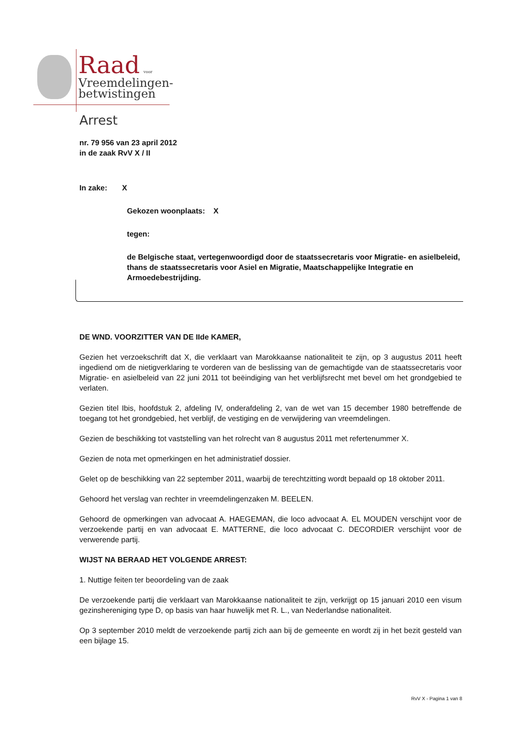Raad voor
Vreemdelingen-
betwistingen
Arrest
nr. 79 956 van 23 april 2012
in de zaak RvV X / II
In zake: X
Gekozen woonplaats: X
tegen:
de Belgische staat, vertegenwoordigd door de staatssecretaris voor Migratie- en asielbeleid, thans de staatssecretaris voor Asiel en Migratie, Maatschappelijke Integratie en Armoedebestrijding.
DE WND. VOORZITTER VAN DE IIde KAMER,
Gezien het verzoekschrift dat X, die verklaart van Marokkaanse nationaliteit te zijn, op 3 augustus 2011 heeft ingediend om de nietigverklaring te vorderen van de beslissing van de gemachtigde van de staatssecretaris voor Migratie- en asielbeleid van 22 juni 2011 tot beëindiging van het verblijfsrecht met bevel om het grondgebied te verlaten.
Gezien titel Ibis, hoofdstuk 2, afdeling IV, onderafdeling 2, van de wet van 15 december 1980 betreffende de toegang tot het grondgebied, het verblijf, de vestiging en de verwijdering van vreemdelingen.
Gezien de beschikking tot vaststelling van het rolrecht van 8 augustus 2011 met refertenummer X.
Gezien de nota met opmerkingen en het administratief dossier.
Gelet op de beschikking van 22 september 2011, waarbij de terechtzitting wordt bepaald op 18 oktober 2011.
Gehoord het verslag van rechter in vreemdelingenzaken M. BEELEN.
Gehoord de opmerkingen van advocaat A. HAEGEMAN, die loco advocaat A. EL MOUDEN verschijnt voor de verzoekende partij en van advocaat E. MATTERNE, die loco advocaat C. DECORDIER verschijnt voor de verwerende partij.
WIJST NA BERAAD HET VOLGENDE ARREST:
1. Nuttige feiten ter beoordeling van de zaak
De verzoekende partij die verklaart van Marokkaanse nationaliteit te zijn, verkrijgt op 15 januari 2010 een visum gezinshereniging type D, op basis van haar huwelijk met R. L., van Nederlandse nationaliteit.
Op 3 september 2010 meldt de verzoekende partij zich aan bij de gemeente en wordt zij in het bezit gesteld van een bijlage 15.
RvV X - Pagina 1 van 8